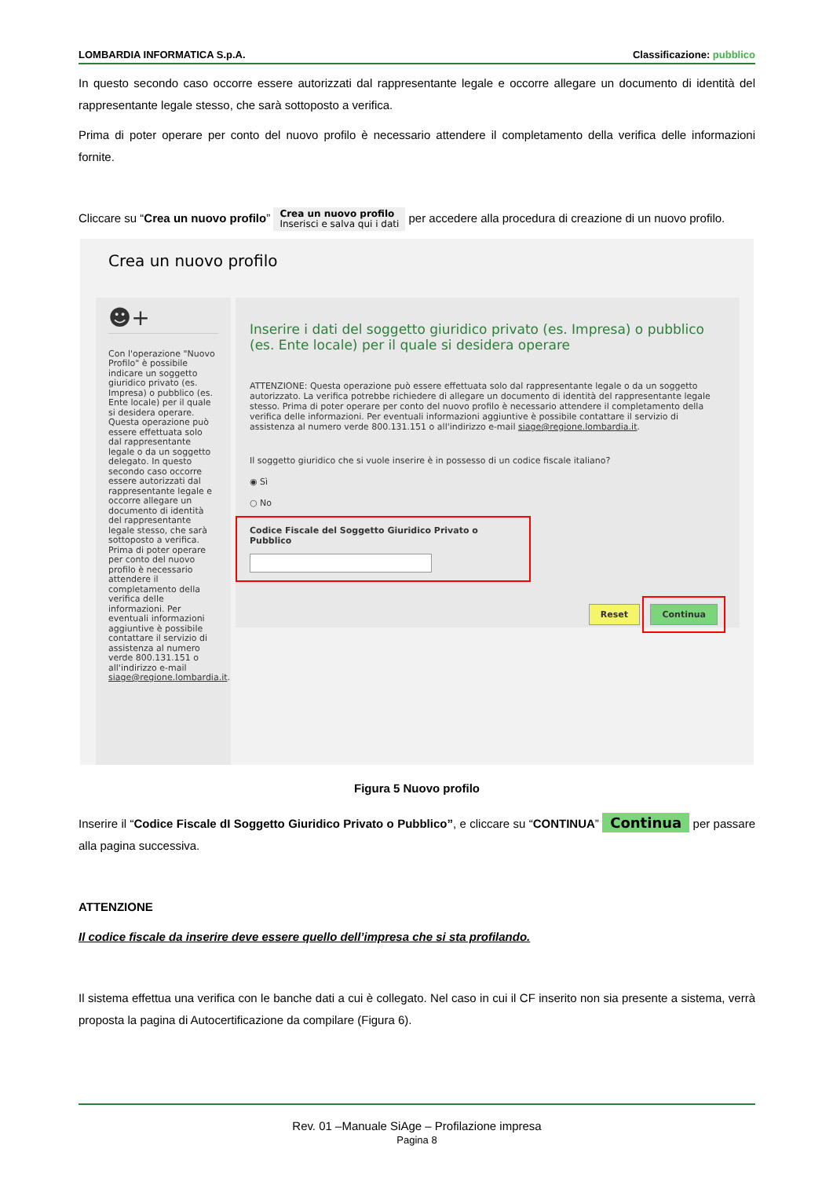LOMBARDIA INFORMATICA S.p.A. Classificazione: pubblico
In questo secondo caso occorre essere autorizzati dal rappresentante legale e occorre allegare un documento di identità del rappresentante legale stesso, che sarà sottoposto a verifica.
Prima di poter operare per conto del nuovo profilo è necessario attendere il completamento della verifica delle informazioni fornite.
Cliccare su “Crea un nuovo profilo” Crea un nuovo profilo
Inserisci e salva qui i dati per accedere alla procedura di creazione di un nuovo profilo.
Crea un nuovo profilo
☻+
Con l'operazione "Nuovo Profilo" è possibile indicare un soggetto giuridico privato (es. Impresa) o pubblico (es. Ente locale) per il quale si desidera operare. Questa operazione può essere effettuata solo dal rappresentante legale o da un soggetto delegato. In questo secondo caso occorre essere autorizzati dal rappresentante legale e occorre allegare un documento di identità del rappresentante legale stesso, che sarà sottoposto a verifica. Prima di poter operare per conto del nuovo profilo è necessario attendere il completamento della verifica delle informazioni. Per eventuali informazioni aggiuntive è possibile contattare il servizio di assistenza al numero verde 800.131.151 o all'indirizzo e-mail siage@regione.lombardia.it.
Inserire i dati del soggetto giuridico privato (es. Impresa) o pubblico (es. Ente locale) per il quale si desidera operare
ATTENZIONE: Questa operazione può essere effettuata solo dal rappresentante legale o da un soggetto autorizzato. La verifica potrebbe richiedere di allegare un documento di identità del rappresentante legale stesso. Prima di poter operare per conto del nuovo profilo è necessario attendere il completamento della verifica delle informazioni. Per eventuali informazioni aggiuntive è possibile contattare il servizio di assistenza al numero verde 800.131.151 o all'indirizzo e-mail siage@regione.lombardia.it.
Il soggetto giuridico che si vuole inserire è in possesso di un codice fiscale italiano?
◉ Sì
○ No
Codice Fiscale del Soggetto Giuridico Privato o Pubblico
Reset Continua
Figura 5 Nuovo profilo
Inserire il “Codice Fiscale dI Soggetto Giuridico Privato o Pubblico”, e cliccare su “CONTINUA” Continua per passare alla pagina successiva.
ATTENZIONE
Il codice fiscale da inserire deve essere quello dell’impresa che si sta profilando.
Il sistema effettua una verifica con le banche dati a cui è collegato. Nel caso in cui il CF inserito non sia presente a sistema, verrà proposta la pagina di Autocertificazione da compilare (Figura 6).
Rev. 01 –Manuale SiAge – Profilazione impresa
Pagina 8